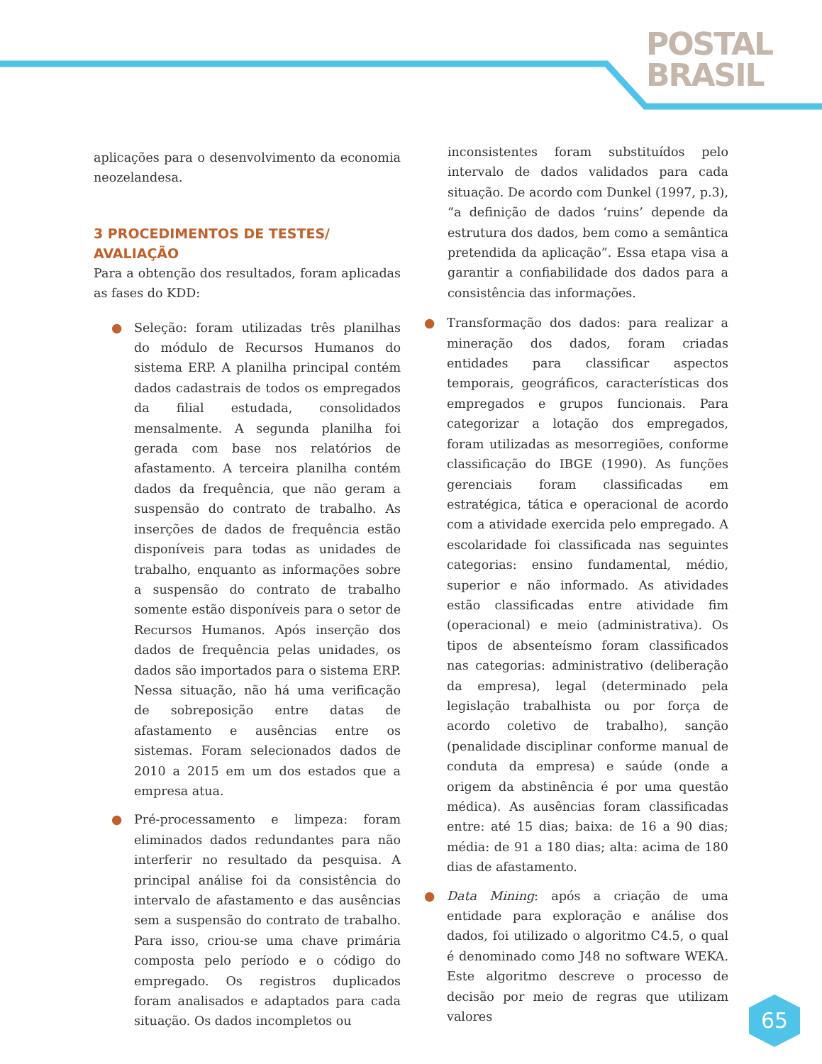POSTAL
BRASIL
aplicações para o desenvolvimento da economia neozelandesa.
3 PROCEDIMENTOS DE TESTES/
AVALIAÇÃO
Para a obtenção dos resultados, foram aplicadas as fases do KDD:
● Seleção: foram utilizadas três planilhas do módulo de Recursos Humanos do sistema ERP. A planilha principal contém dados cadastrais de todos os empregados da filial estudada, consolidados mensalmente. A segunda planilha foi gerada com base nos relatórios de afastamento. A terceira planilha contém dados da frequência, que não geram a suspensão do contrato de trabalho. As inserções de dados de frequência estão disponíveis para todas as unidades de trabalho, enquanto as informações sobre a suspensão do contrato de trabalho somente estão disponíveis para o setor de Recursos Humanos. Após inserção dos dados de frequência pelas unidades, os dados são importados para o sistema ERP. Nessa situação, não há uma verificação de sobreposição entre datas de afastamento e ausências entre os sistemas. Foram selecionados dados de 2010 a 2015 em um dos estados que a empresa atua.
● Pré-processamento e limpeza: foram eliminados dados redundantes para não interferir no resultado da pesquisa. A principal análise foi da consistência do intervalo de afastamento e das ausências sem a suspensão do contrato de trabalho. Para isso, criou-se uma chave primária composta pelo período e o código do empregado. Os registros duplicados foram analisados e adaptados para cada situação. Os dados incompletos ou
inconsistentes foram substituídos pelo intervalo de dados validados para cada situação. De acordo com Dunkel (1997, p.3), “a definição de dados ‘ruins’ depende da estrutura dos dados, bem como a semântica pretendida da aplicação”. Essa etapa visa a garantir a confiabilidade dos dados para a consistência das informações.
● Transformação dos dados: para realizar a mineração dos dados, foram criadas entidades para classificar aspectos temporais, geográficos, características dos empregados e grupos funcionais. Para categorizar a lotação dos empregados, foram utilizadas as mesorregiões, conforme classificação do IBGE (1990). As funções gerenciais foram classificadas em estratégica, tática e operacional de acordo com a atividade exercida pelo empregado. A escolaridade foi classificada nas seguintes categorias: ensino fundamental, médio, superior e não informado. As atividades estão classificadas entre atividade fim (operacional) e meio (administrativa). Os tipos de absenteísmo foram classificados nas categorias: administrativo (deliberação da empresa), legal (determinado pela legislação trabalhista ou por força de acordo coletivo de trabalho), sanção (penalidade disciplinar conforme manual de conduta da empresa) e saúde (onde a origem da abstinência é por uma questão médica). As ausências foram classificadas entre: até 15 dias; baixa: de 16 a 90 dias; média: de 91 a 180 dias; alta: acima de 180 dias de afastamento.
● Data Mining: após a criação de uma entidade para exploração e análise dos dados, foi utilizado o algoritmo C4.5, o qual é denominado como J48 no software WEKA. Este algoritmo descreve o processo de decisão por meio de regras que utilizam valores
65